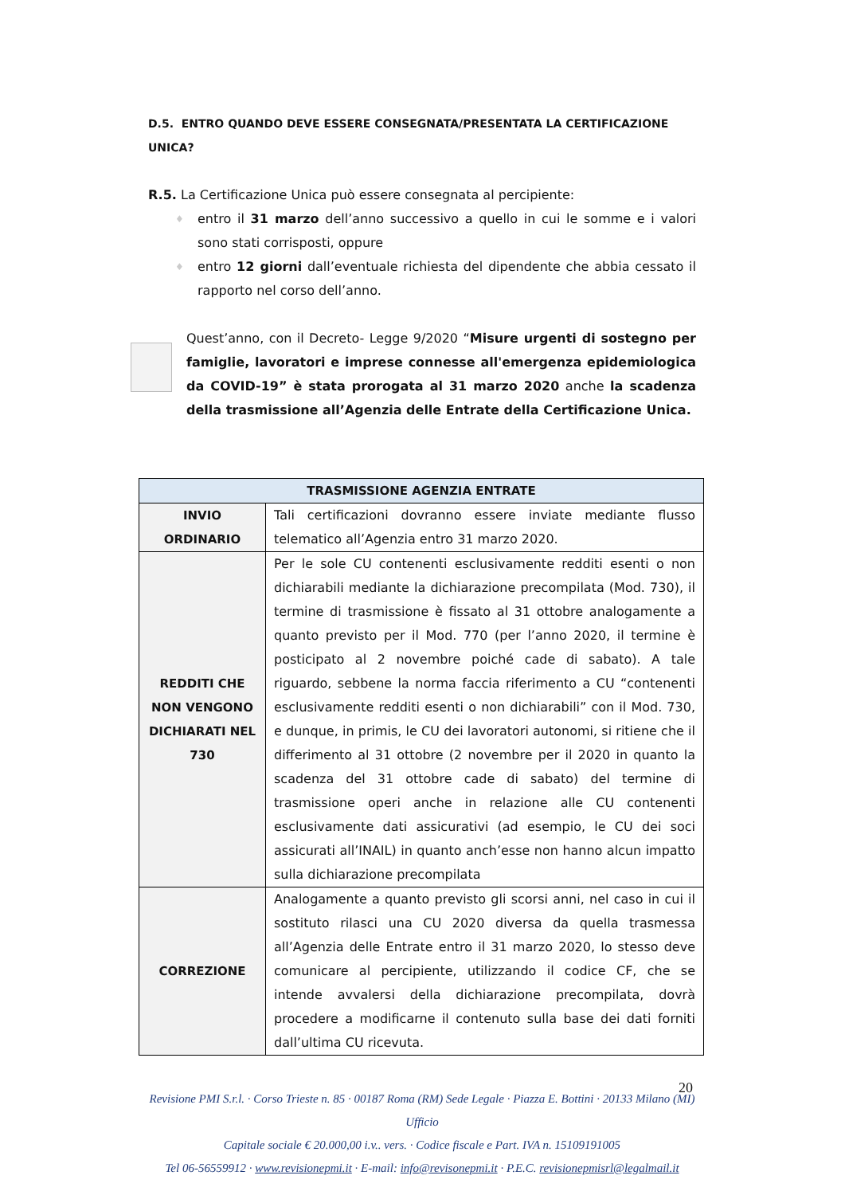D.5. ENTRO QUANDO DEVE ESSERE CONSEGNATA/PRESENTATA LA CERTIFICAZIONE UNICA?
R.5. La Certificazione Unica può essere consegnata al percipiente:
♦ entro il 31 marzo dell’anno successivo a quello in cui le somme e i valori sono stati corrisposti, oppure
♦ entro 12 giorni dall’eventuale richiesta del dipendente che abbia cessato il rapporto nel corso dell’anno.
Quest’anno, con il Decreto- Legge 9/2020 “Misure urgenti di sostegno per famiglie, lavoratori e imprese connesse all'emergenza epidemiologica da COVID-19” è stata prorogata al 31 marzo 2020 anche la scadenza della trasmissione all’Agenzia delle Entrate della Certificazione Unica.
| TRASMISSIONE AGENZIA ENTRATE | |
| --- | --- |
| INVIO ORDINARIO | Tali certificazioni dovranno essere inviate mediante flusso telematico all’Agenzia entro 31 marzo 2020. |
| REDDITI CHE NON VENGONO DICHIARATI NEL 730 | Per le sole CU contenenti esclusivamente redditi esenti o non dichiarabili mediante la dichiarazione precompilata (Mod. 730), il termine di trasmissione è fissato al 31 ottobre analogamente a quanto previsto per il Mod. 770 (per l’anno 2020, il termine è posticipato al 2 novembre poiché cade di sabato). A tale riguardo, sebbene la norma faccia riferimento a CU “contenenti esclusivamente redditi esenti o non dichiarabili” con il Mod. 730, e dunque, in primis, le CU dei lavoratori autonomi, si ritiene che il differimento al 31 ottobre (2 novembre per il 2020 in quanto la scadenza del 31 ottobre cade di sabato) del termine di trasmissione operi anche in relazione alle CU contenenti esclusivamente dati assicurativi (ad esempio, le CU dei soci assicurati all’INAIL) in quanto anch’esse non hanno alcun impatto sulla dichiarazione precompilata |
| CORREZIONE | Analogamente a quanto previsto gli scorsi anni, nel caso in cui il sostituto rilasci una CU 2020 diversa da quella trasmessa all’Agenzia delle Entrate entro il 31 marzo 2020, lo stesso deve comunicare al percipiente, utilizzando il codice CF, che se intende avvalersi della dichiarazione precompilata, dovrà procedere a modificarne il contenuto sulla base dei dati forniti dall’ultima CU ricevuta. |
20
Revisione PMI S.r.l. · Corso Trieste n. 85 · 00187 Roma (RM) Sede Legale · Piazza E. Bottini · 20133 Milano (MI) Ufficio
Capitale sociale € 20.000,00 i.v.. vers. · Codice fiscale e Part. IVA n. 15109191005
Tel 06-56559912 · www.revisionepmi.it · E-mail: info@revisonepmi.it · P.E.C. revisionepmisrl@legalmail.it